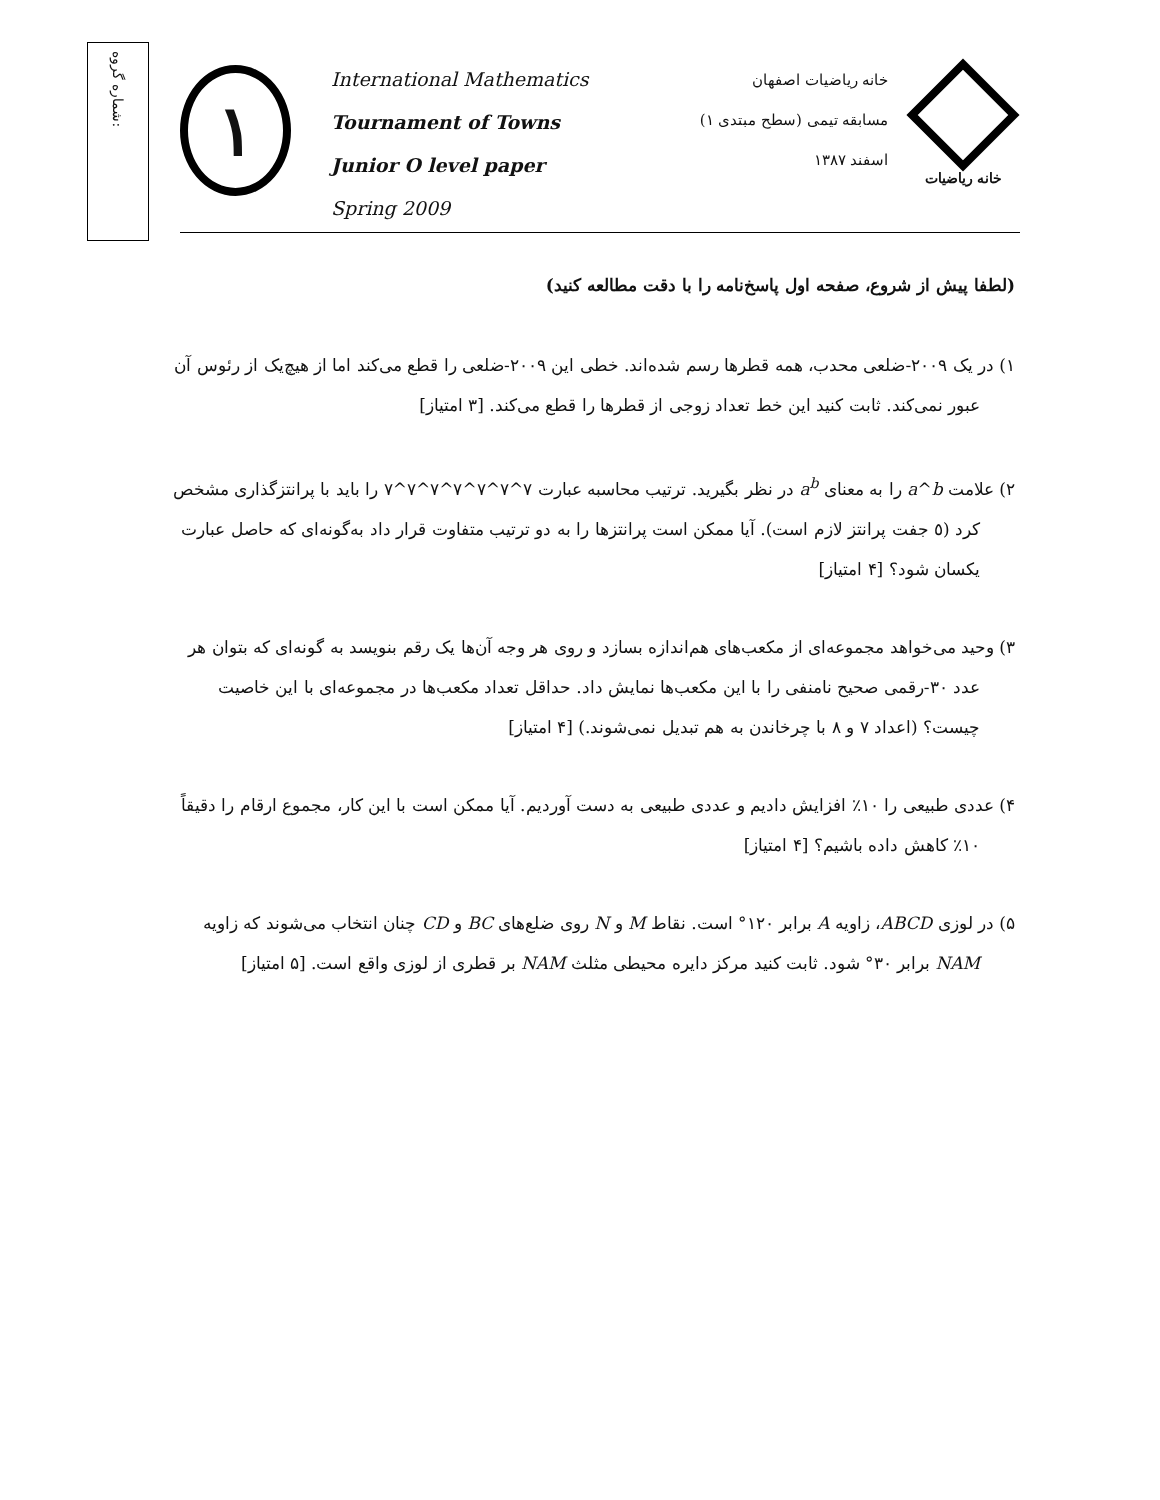شماره گروه:
١
International Mathematics
Tournament of Towns
Junior O level paper
Spring 2009
خانه ریاضیات اصفهان
مسابقه تیمی (سطح مبتدی ١)
اسفند ١٣٨٧
خانه ریاضیات
(لطفا پیش از شروع، صفحه اول پاسخ‌نامه را با دقت مطالعه کنید)
١) در یک ٢٠٠٩-ضلعی محدب، همه قطرها رسم شده‌اند. خطی این ٢٠٠٩-ضلعی را قطع می‌کند اما از هیچ‌یک از رئوس آن عبور نمی‌کند. ثابت کنید این خط تعداد زوجی از قطرها را قطع می‌کند. [٣ امتیاز]
٢) علامت a^b را به معنای a<sup>b</sup> در نظر بگیرید. ترتیب محاسبه عبارت ٧^٧^٧^٧^٧^٧^٧ را باید با پرانتزگذاری مشخص کرد (٥ جفت پرانتز لازم است). آیا ممکن است پرانتزها را به دو ترتیب متفاوت قرار داد به‌گونه‌ای که حاصل عبارت یکسان شود؟ [۴ امتیاز]
٣) وحید می‌خواهد مجموعه‌ای از مکعب‌های هم‌اندازه بسازد و روی هر وجه آن‌ها یک رقم بنویسد به گونه‌ای که بتوان هر عدد ٣٠-رقمی صحیح نامنفی را با این مکعب‌ها نمایش داد. حداقل تعداد مکعب‌ها در مجموعه‌ای با این خاصیت چیست؟ (اعداد ٧ و ٨ با چرخاندن به هم تبدیل نمی‌شوند.) [۴ امتیاز]
۴) عددی طبیعی را ١٠٪ افزایش دادیم و عددی طبیعی به دست آوردیم. آیا ممکن است با این کار، مجموع ارقام را دقیقاً ١٠٪ کاهش داده باشیم؟ [۴ امتیاز]
۵) در لوزی ABCD، زاویه A برابر ١٢٠° است. نقاط M و N روی ضلع‌های BC و CD چنان انتخاب می‌شوند که زاویه NAM برابر ٣٠° شود. ثابت کنید مرکز دایره محیطی مثلث NAM بر قطری از لوزی واقع است. [۵ امتیاز]